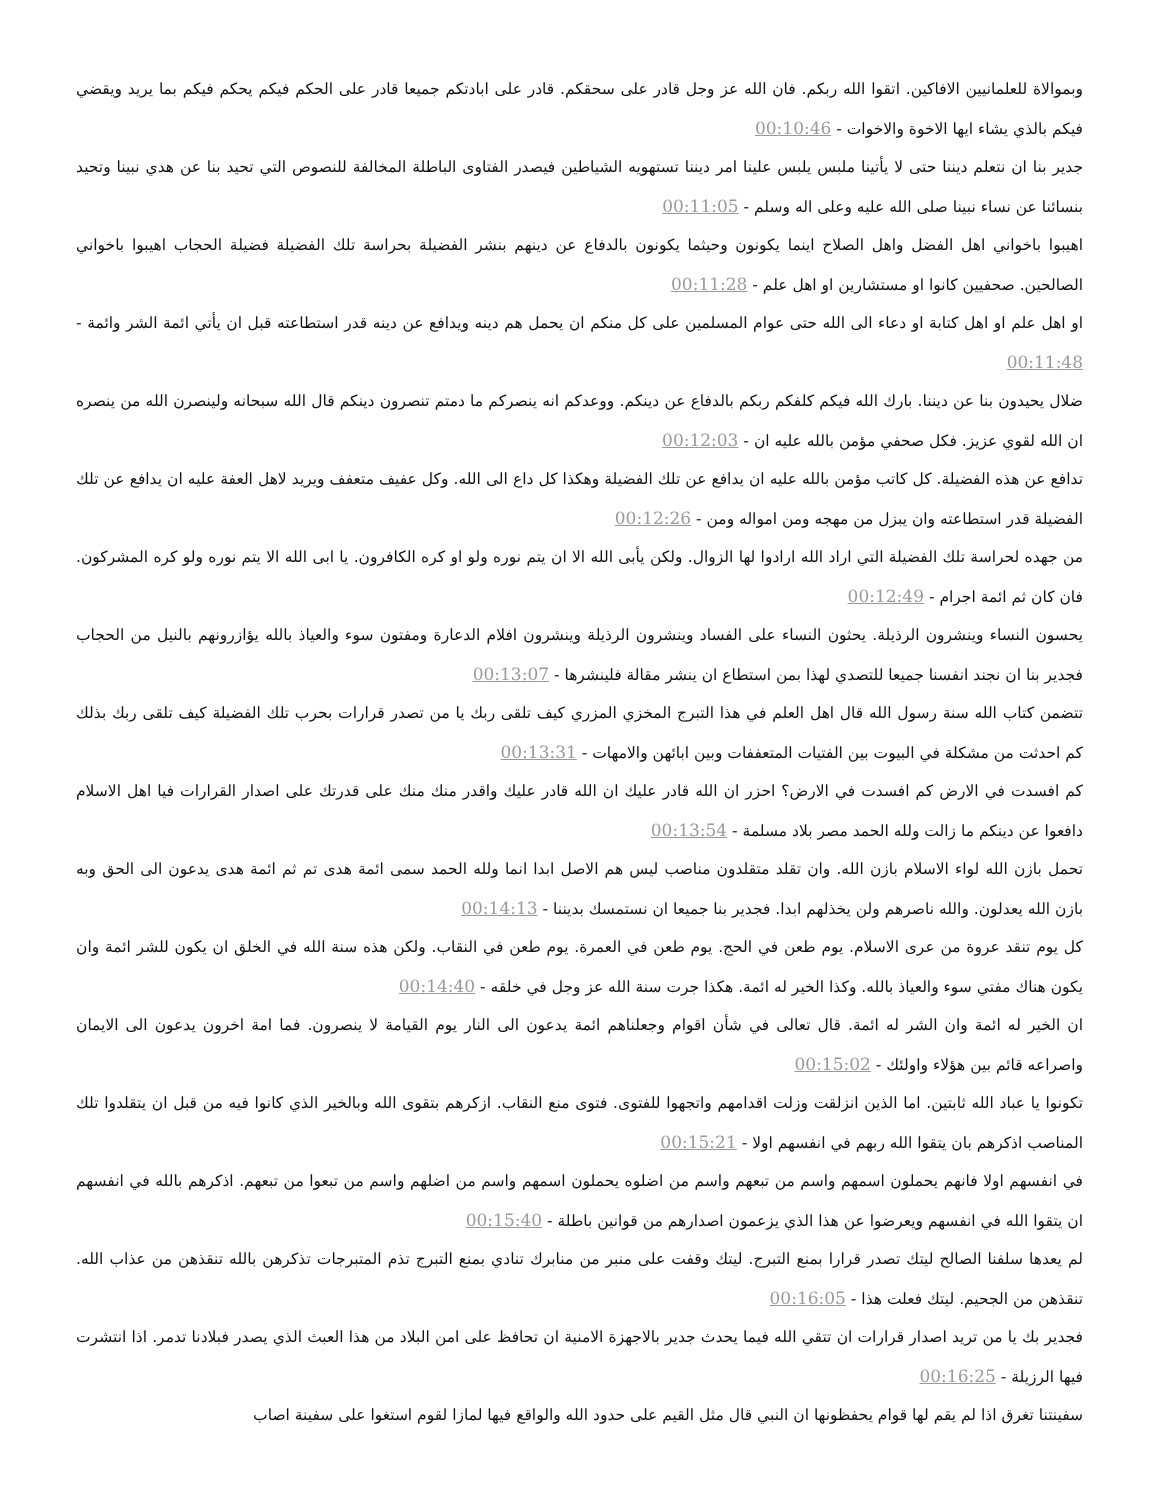وبموالاة للعلمانيين الافاكين. اتقوا الله ربكم. فان الله عز وجل قادر على سحقكم. قادر على ابادتكم جميعا قادر على الحكم فيكم يحكم فيكم بما يريد ويقضي فيكم بالذي يشاء ايها الاخوة والاخوات - 00:10:46
جدير بنا ان نتعلم ديننا حتى لا يأتينا ملبس يلبس علينا امر ديننا تستهويه الشياطين فيصدر الفتاوى الباطلة المخالفة للنصوص التي تحيد بنا عن هدي نبينا وتحيد بنسائنا عن نساء نبينا صلى الله عليه وعلى اله وسلم - 00:11:05
اهيبوا باخواني اهل الفضل واهل الصلاح اينما يكونون وحيثما يكونون بالدفاع عن دينهم بنشر الفضيلة بحراسة تلك الفضيلة فضيلة الحجاب اهيبوا باخواني الصالحين. صحفيين كانوا او مستشارين او اهل علم - 00:11:28
او اهل علم او اهل كتابة او دعاء الى الله حتى عوام المسلمين على كل منكم ان يحمل هم دينه ويدافع عن دينه قدر استطاعته قبل ان يأتي ائمة الشر وائمة - 00:11:48
ضلال يحيدون بنا عن ديننا. بارك الله فيكم كلفكم ربكم بالدفاع عن دينكم. ووعدكم انه ينصركم ما دمتم تنصرون دينكم قال الله سبحانه ولينصرن الله من ينصره ان الله لقوي عزيز. فكل صحفي مؤمن بالله عليه ان - 00:12:03
تدافع عن هذه الفضيلة. كل كاتب مؤمن بالله عليه ان يدافع عن تلك الفضيلة وهكذا كل داع الى الله. وكل عفيف متعفف ويريد لاهل العفة عليه ان يدافع عن تلك الفضيلة قدر استطاعته وان يبزل من مهجه ومن امواله ومن - 00:12:26
من جهده لحراسة تلك الفضيلة التي اراد الله ارادوا لها الزوال. ولكن يأبى الله الا ان يتم نوره ولو او كره الكافرون. يا ابى الله الا يتم نوره ولو كره المشركون. فان كان ثم ائمة اجرام - 00:12:49
يحسون النساء وينشرون الرذيلة. يحثون النساء على الفساد وينشرون الرذيلة وينشرون افلام الدعارة ومفتون سوء والعياذ بالله يؤازرونهم بالنيل من الحجاب فجدير بنا ان نجند انفسنا جميعا للتصدي لهذا بمن استطاع ان ينشر مقالة فلينشرها - 00:13:07
تتضمن كتاب الله سنة رسول الله قال اهل العلم في هذا التبرج المخزي المزري كيف تلقى ربك يا من تصدر قرارات بحرب تلك الفضيلة كيف تلقى ربك بذلك كم احدثت من مشكلة في البيوت بين الفتيات المتعففات وبين ابائهن والامهات - 00:13:31
كم افسدت في الارض كم افسدت في الارض؟ احزر ان الله قادر عليك ان الله قادر عليك واقدر منك منك على قدرتك على اصدار القرارات فيا اهل الاسلام دافعوا عن دينكم ما زالت ولله الحمد مصر بلاد مسلمة - 00:13:54
تحمل بازن الله لواء الاسلام بازن الله. وان تقلد متقلدون مناصب ليس هم الاصل ابدا انما ولله الحمد سمى ائمة هدى تم ثم ائمة هدى يدعون الى الحق وبه بازن الله يعدلون. والله ناصرهم ولن يخذلهم ابدا. فجدير بنا جميعا ان نستمسك بديننا - 00:14:13
كل يوم تنقد عروة من عرى الاسلام. يوم طعن في الحج. يوم طعن في العمرة. يوم طعن في النقاب. ولكن هذه سنة الله في الخلق ان يكون للشر ائمة وان يكون هناك مفتي سوء والعياذ بالله. وكذا الخير له ائمة. هكذا جرت سنة الله عز وجل في خلقه - 00:14:40
ان الخير له ائمة وان الشر له ائمة. قال تعالى في شأن اقوام وجعلناهم ائمة يدعون الى النار يوم القيامة لا ينصرون. فما امة اخرون يدعون الى الايمان واصراعه قائم بين هؤلاء واولئك - 00:15:02
تكونوا يا عباد الله ثابتين. اما الذين انزلقت وزلت اقدامهم واتجهوا للفتوى. فتوى منع النقاب. ازكرهم بتقوى الله وبالخير الذي كانوا فيه من قبل ان يتقلدوا تلك المناصب اذكرهم بان يتقوا الله ربهم في انفسهم اولا - 00:15:21
في انفسهم اولا فانهم يحملون اسمهم واسم من تبعهم واسم من اضلوه يحملون اسمهم واسم من اضلهم واسم من تبعوا من تبعهم. اذكرهم بالله في انفسهم ان يتقوا الله في انفسهم ويعرضوا عن هذا الذي يزعمون اصدارهم من قوانين باطلة - 00:15:40
لم يعدها سلفنا الصالح ليتك تصدر قرارا بمنع التبرج. ليتك وقفت على منبر من منابرك تنادي بمنع التبرج تذم المتبرجات تذكرهن بالله تنقذهن من عذاب الله. تنقذهن من الجحيم. ليتك فعلت هذا - 00:16:05
فجدير بك يا من تريد اصدار قرارات ان تتقي الله فيما يحدث جدير بالاجهزة الامنية ان تحافظ على امن البلاد من هذا العبث الذي يصدر فبلادنا تدمر. اذا انتشرت فيها الرزيلة - 00:16:25
سفينتنا تغرق اذا لم يقم لها قوام يحفظونها ان النبي قال مثل القيم على حدود الله والواقع فيها لمازا لقوم استغوا على سفينة اصاب